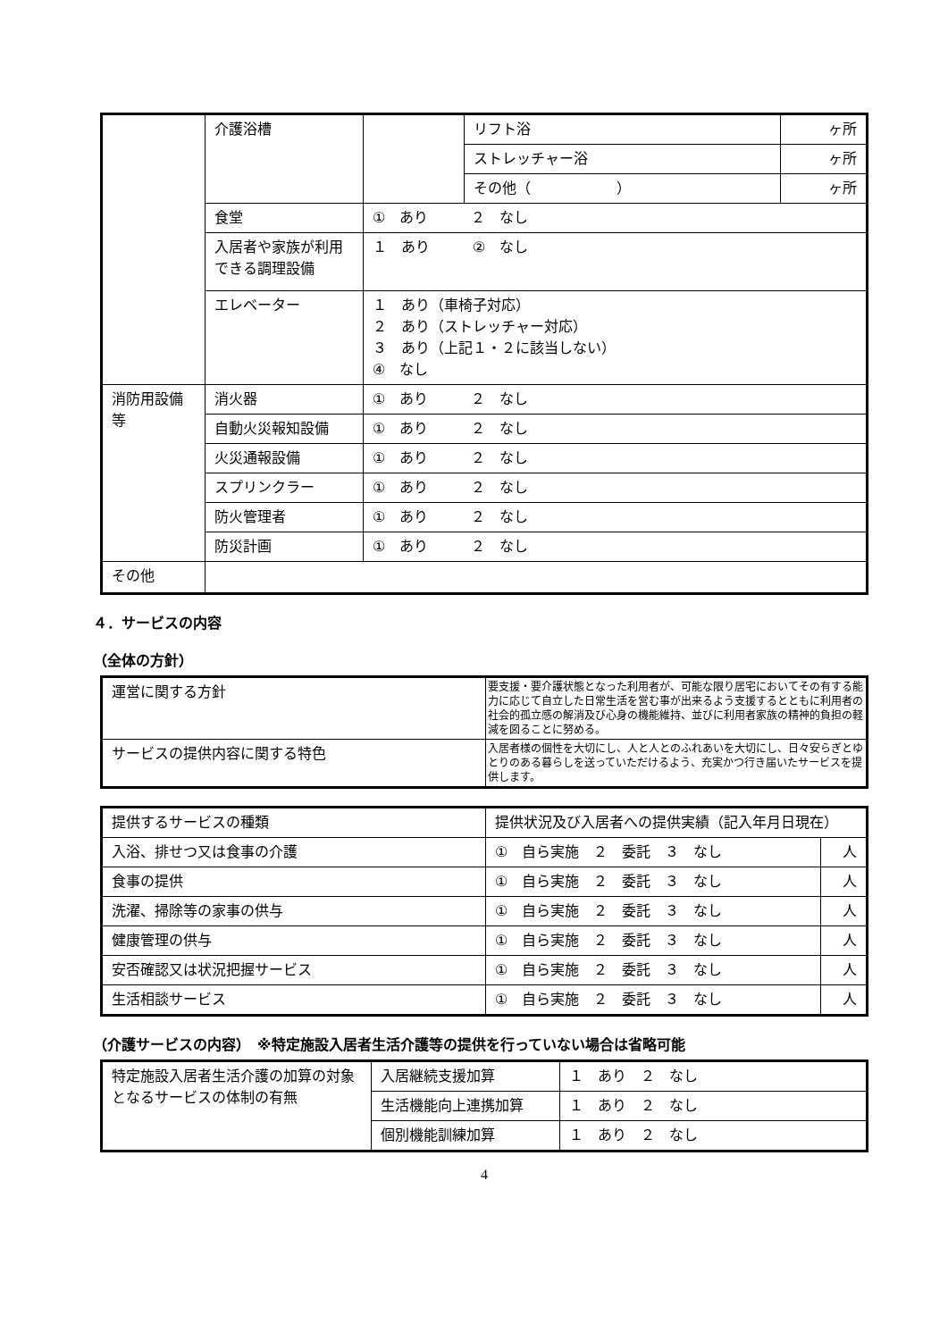| | 介護浴槽 | | リフト浴 | ヶ所 |
| | | | ストレッチャー浴 | ヶ所 |
| | | | その他（ ） | ヶ所 |
| | 食堂 | ① あり ２ なし | | |
| | 入居者や家族が利用できる調理設備 | １ あり ② なし | | |
| | エレベーター | １ あり（車椅子対応） ２ あり（ストレッチャー対応） ３ あり（上記１・２に該当しない） ④ なし | | |
| 消防用設備等 | 消火器 | ① あり ２ なし | | |
| | 自動火災報知設備 | ① あり ２ なし | | |
| | 火災通報設備 | ① あり ２ なし | | |
| | スプリンクラー | ① あり ２ なし | | |
| | 防火管理者 | ① あり ２ なし | | |
| | 防災計画 | ① あり ２ なし | | |
| その他 | | | | |
４．サービスの内容
（全体の方針）
| 運営に関する方針 | 要支援・要介護状態となった利用者が、可能な限り居宅においてその有する能力に応じて自立した日常生活を営む事が出来るよう支援するとともに利用者の社会的孤立感の解消及び心身の機能維持、並びに利用者家族の精神的負担の軽減を図ることに努める。 |
| サービスの提供内容に関する特色 | 入居者様の個性を大切にし、人と人とのふれあいを大切にし、日々安らぎとゆとりのある暮らしを送っていただけるよう、充実かつ行き届いたサービスを提供します。 |
| 提供するサービスの種類 | 提供状況及び入居者への提供実績（記入年月日現在） | |
| --- | --- | --- |
| 入浴、排せつ又は食事の介護 | ① 自ら実施 ２ 委託 ３ なし | 人 |
| 食事の提供 | ① 自ら実施 ２ 委託 ３ なし | 人 |
| 洗濯、掃除等の家事の供与 | ① 自ら実施 ２ 委託 ３ なし | 人 |
| 健康管理の供与 | ① 自ら実施 ２ 委託 ３ なし | 人 |
| 安否確認又は状況把握サービス | ① 自ら実施 ２ 委託 ３ なし | 人 |
| 生活相談サービス | ① 自ら実施 ２ 委託 ３ なし | 人 |
（介護サービスの内容）　※特定施設入居者生活介護等の提供を行っていない場合は省略可能
| 特定施設入居者生活介護の加算の対象となるサービスの体制の有無 | 入居継続支援加算 | １ あり ２ なし |
| | 生活機能向上連携加算 | １ あり ２ なし |
| | 個別機能訓練加算 | １ あり ２ なし |
4